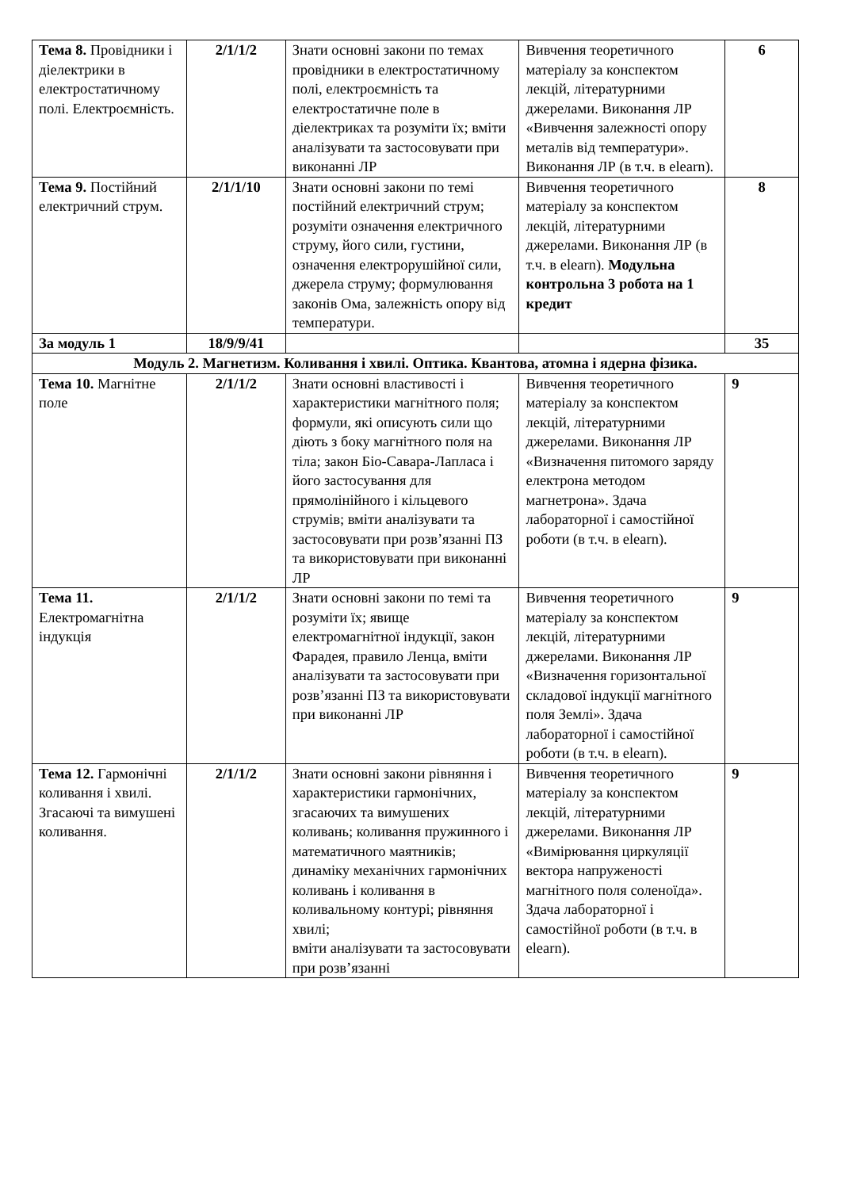| Тема 8. Провідники і діелектрики в електростатичному полі. Електроємність. | 2/1/1/2 | Знати основні закони по темах провідники в електростатичному полі, електроємність та електростатичне поле в діелектриках та розуміти їх; вміти аналізувати та застосовувати при виконанні ЛР | Вивчення теоретичного матеріалу за конспектом лекцій, літературними джерелами. Виконання ЛР «Вивчення залежності опору металів від температури». Виконання ЛР (в т.ч. в elearn). | 6 |
| Тема 9. Постійний електричний струм. | 2/1/1/10 | Знати основні закони по темі постійний електричний струм; розуміти означення електричного струму, його сили, густини, означення електрорушійної сили, джерела струму; формулювання законів Ома, залежність опору від температури. | Вивчення теоретичного матеріалу за конспектом лекцій, літературними джерелами. Виконання ЛР (в т.ч. в elearn). Модульна контрольна 3 робота на 1 кредит | 8 |
| За модуль 1 | 18/9/9/41 | | | 35 |
| Модуль 2. Магнетизм. Коливання і хвилі. Оптика. Квантова, атомна і ядерна фізика. | | | | |
| Тема 10. Магнітне поле | 2/1/1/2 | Знати основні властивості і характеристики магнітного поля; формули, які описують сили що діють з боку магнітного поля на тіла; закон Біо-Савара-Лапласа і його застосування для прямолінійного і кільцевого струмів; вміти аналізувати та застосовувати при розв’язанні ПЗ та використовувати при виконанні ЛР | Вивчення теоретичного матеріалу за конспектом лекцій, літературними джерелами. Виконання ЛР «Визначення питомого заряду електрона методом магнетрона». Здача лабораторної і самостійної роботи (в т.ч. в elearn). | 9 |
| Тема 11. Електромагнітна індукція | 2/1/1/2 | Знати основні закони по темі та розуміти їх; явище електромагнітної індукції, закон Фарадея, правило Ленца, вміти аналізувати та застосовувати при розв’язанні ПЗ та використовувати при виконанні ЛР | Вивчення теоретичного матеріалу за конспектом лекцій, літературними джерелами. Виконання ЛР «Визначення горизонтальної складової індукції магнітного поля Землі». Здача лабораторної і самостійної роботи (в т.ч. в elearn). | 9 |
| Тема 12. Гармонічні коливання і хвилі. Згасаючі та вимушені коливання. | 2/1/1/2 | Знати основні закони рівняння і характеристики гармонічних, згасаючих та вимушених коливань; коливання пружинного і математичного маятників; динаміку механічних гармонічних коливань і коливання в коливальному контурі; рівняння хвилі; вміти аналізувати та застосовувати при розв’язанні | Вивчення теоретичного матеріалу за конспектом лекцій, літературними джерелами. Виконання ЛР «Вимірювання циркуляції вектора напруженості магнітного поля соленоїда». Здача лабораторної і самостійної роботи (в т.ч. в elearn). | 9 |